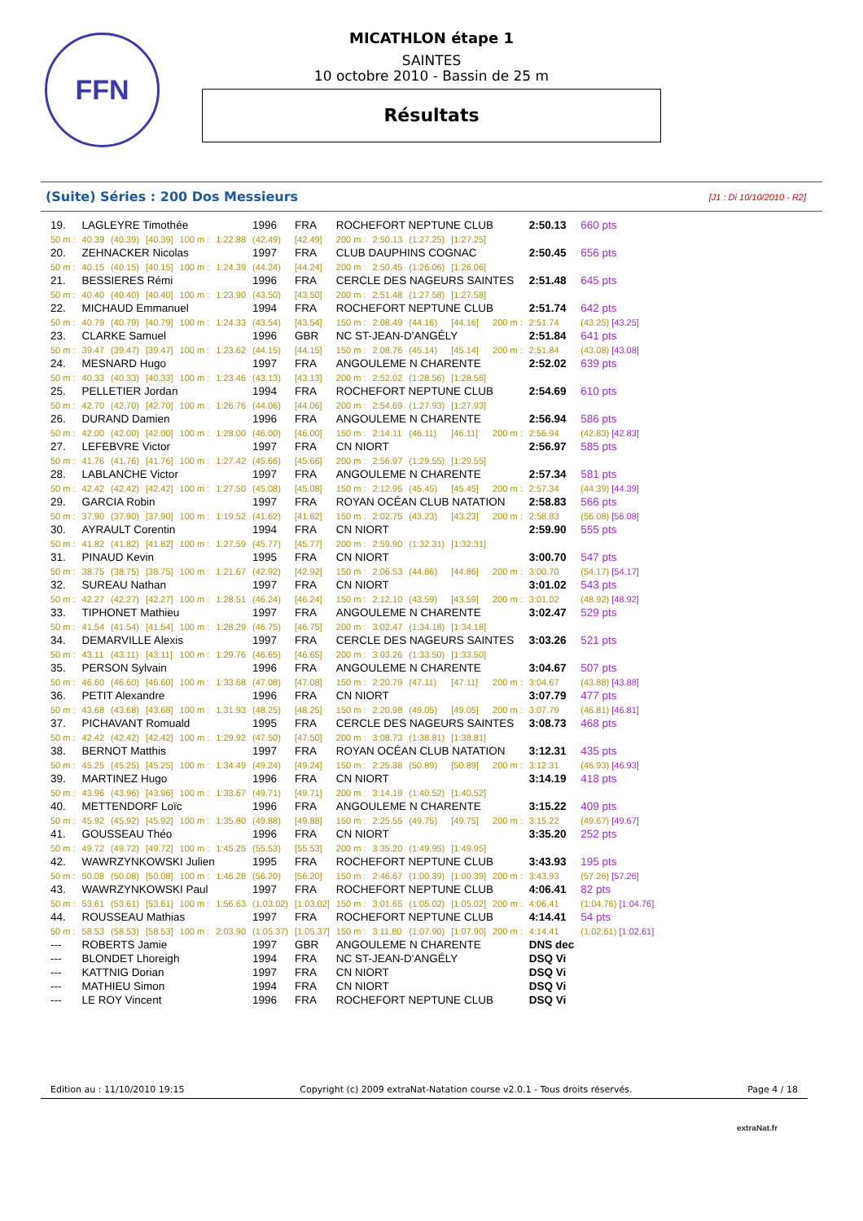FFN
MICATHLON étape 1
SAINTES
10 octobre 2010 - Bassin de 25 m
Résultats
(Suite) Séries : 200 Dos Messieurs [J1 : Di 10/10/2010 - R2]
| 19. | LAGLEYRE Timothée | | | | | 1996 | FRA | ROCHEFORT NEPTUNE CLUB | | | | | 2:50.13 | 660 pts |
| 50 m : | 40.39 | (40.39) | [40.39] | 100 m : | 1:22.88 | (42.49) | [42.49] | 200 m : | 2:50.13 | (1:27.25) | [1:27.25] | | | |
| 20. | ZEHNACKER Nicolas | | | | | 1997 | FRA | CLUB DAUPHINS COGNAC | | | | | 2:50.45 | 656 pts |
| 50 m : | 40.15 | (40.15) | [40.15] | 100 m : | 1:24.39 | (44.24) | [44.24] | 200 m : | 2:50.45 | (1:26.06) | [1:26.06] | | | |
| 21. | BESSIERES Rémi | | | | | 1996 | FRA | CERCLE DES NAGEURS SAINTES | | | | | 2:51.48 | 645 pts |
| 50 m : | 40.40 | (40.40) | [40.40] | 100 m : | 1:23.90 | (43.50) | [43.50] | 200 m : | 2:51.48 | (1:27.58) | [1:27.58] | | | |
| 22. | MICHAUD Emmanuel | | | | | 1994 | FRA | ROCHEFORT NEPTUNE CLUB | | | | | 2:51.74 | 642 pts |
| 50 m : | 40.79 | (40.79) | [40.79] | 100 m : | 1:24.33 | (43.54) | [43.54] | 150 m : | 2:08.49 | (44.16) | [44.16] | 200 m : | 2:51.74 | (43.25) [43.25] |
| 23. | CLARKE Samuel | | | | | 1996 | GBR | NC ST-JEAN-D'ANGÉLY | | | | | 2:51.84 | 641 pts |
| 50 m : | 39.47 | (39.47) | [39.47] | 100 m : | 1:23.62 | (44.15) | [44.15] | 150 m : | 2:08.76 | (45.14) | [45.14] | 200 m : | 2:51.84 | (43.08) [43.08] |
| 24. | MESNARD Hugo | | | | | 1997 | FRA | ANGOULEME N CHARENTE | | | | | 2:52.02 | 639 pts |
| 50 m : | 40.33 | (40.33) | [40.33] | 100 m : | 1:23.46 | (43.13) | [43.13] | 200 m : | 2:52.02 | (1:28.56) | [1:28.56] | | | |
| 25. | PELLETIER Jordan | | | | | 1994 | FRA | ROCHEFORT NEPTUNE CLUB | | | | | 2:54.69 | 610 pts |
| 50 m : | 42.70 | (42.70) | [42.70] | 100 m : | 1:26.76 | (44.06) | [44.06] | 200 m : | 2:54.69 | (1:27.93) | [1:27.93] | | | |
| 26. | DURAND Damien | | | | | 1996 | FRA | ANGOULEME N CHARENTE | | | | | 2:56.94 | 586 pts |
| 50 m : | 42.00 | (42.00) | [42.00] | 100 m : | 1:28.00 | (46.00) | [46.00] | 150 m : | 2:14.11 | (46.11) | [46.11] | 200 m : | 2:56.94 | (42.83) [42.83] |
| 27. | LEFEBVRE Victor | | | | | 1997 | FRA | CN NIORT | | | | | 2:56.97 | 585 pts |
| 50 m : | 41.76 | (41.76) | [41.76] | 100 m : | 1:27.42 | (45.66) | [45.66] | 200 m : | 2:56.97 | (1:29.55) | [1:29.55] | | | |
| 28. | LABLANCHE Victor | | | | | 1997 | FRA | ANGOULEME N CHARENTE | | | | | 2:57.34 | 581 pts |
| 50 m : | 42.42 | (42.42) | [42.42] | 100 m : | 1:27.50 | (45.08) | [45.08] | 150 m : | 2:12.95 | (45.45) | [45.45] | 200 m : | 2:57.34 | (44.39) [44.39] |
| 29. | GARCIA Robin | | | | | 1997 | FRA | ROYAN OCÉAN CLUB NATATION | | | | | 2:58.83 | 566 pts |
| 50 m : | 37.90 | (37.90) | [37.90] | 100 m : | 1:19.52 | (41.62) | [41.62] | 150 m : | 2:02.75 | (43.23) | [43.23] | 200 m : | 2:58.83 | (56.08) [56.08] |
| 30. | AYRAULT Corentin | | | | | 1994 | FRA | CN NIORT | | | | | 2:59.90 | 555 pts |
| 50 m : | 41.82 | (41.82) | [41.82] | 100 m : | 1:27.59 | (45.77) | [45.77] | 200 m : | 2:59.90 | (1:32.31) | [1:32.31] | | | |
| 31. | PINAUD Kevin | | | | | 1995 | FRA | CN NIORT | | | | | 3:00.70 | 547 pts |
| 50 m : | 38.75 | (38.75) | [38.75] | 100 m : | 1:21.67 | (42.92) | [42.92] | 150 m : | 2:06.53 | (44.86) | [44.86] | 200 m : | 3:00.70 | (54.17) [54.17] |
| 32. | SUREAU Nathan | | | | | 1997 | FRA | CN NIORT | | | | | 3:01.02 | 543 pts |
| 50 m : | 42.27 | (42.27) | [42.27] | 100 m : | 1:28.51 | (46.24) | [46.24] | 150 m : | 2:12.10 | (43.59) | [43.59] | 200 m : | 3:01.02 | (48.92) [48.92] |
| 33. | TIPHONET Mathieu | | | | | 1997 | FRA | ANGOULEME N CHARENTE | | | | | 3:02.47 | 529 pts |
| 50 m : | 41.54 | (41.54) | [41.54] | 100 m : | 1:28.29 | (46.75) | [46.75] | 200 m : | 3:02.47 | (1:34.18) | [1:34.18] | | | |
| 34. | DEMARVILLE Alexis | | | | | 1997 | FRA | CERCLE DES NAGEURS SAINTES | | | | | 3:03.26 | 521 pts |
| 50 m : | 43.11 | (43.11) | [43.11] | 100 m : | 1:29.76 | (46.65) | [46.65] | 200 m : | 3:03.26 | (1:33.50) | [1:33.50] | | | |
| 35. | PERSON Sylvain | | | | | 1996 | FRA | ANGOULEME N CHARENTE | | | | | 3:04.67 | 507 pts |
| 50 m : | 46.60 | (46.60) | [46.60] | 100 m : | 1:33.68 | (47.08) | [47.08] | 150 m : | 2:20.79 | (47.11) | [47.11] | 200 m : | 3:04.67 | (43.88) [43.88] |
| 36. | PETIT Alexandre | | | | | 1996 | FRA | CN NIORT | | | | | 3:07.79 | 477 pts |
| 50 m : | 43.68 | (43.68) | [43.68] | 100 m : | 1:31.93 | (48.25) | [48.25] | 150 m : | 2:20.98 | (49.05) | [49.05] | 200 m : | 3:07.79 | (46.81) [46.81] |
| 37. | PICHAVANT Romuald | | | | | 1995 | FRA | CERCLE DES NAGEURS SAINTES | | | | | 3:08.73 | 468 pts |
| 50 m : | 42.42 | (42.42) | [42.42] | 100 m : | 1:29.92 | (47.50) | [47.50] | 200 m : | 3:08.73 | (1:38.81) | [1:38.81] | | | |
| 38. | BERNOT Matthis | | | | | 1997 | FRA | ROYAN OCÉAN CLUB NATATION | | | | | 3:12.31 | 435 pts |
| 50 m : | 45.25 | (45.25) | [45.25] | 100 m : | 1:34.49 | (49.24) | [49.24] | 150 m : | 2:25.38 | (50.89) | [50.89] | 200 m : | 3:12.31 | (46.93) [46.93] |
| 39. | MARTINEZ Hugo | | | | | 1996 | FRA | CN NIORT | | | | | 3:14.19 | 418 pts |
| 50 m : | 43.96 | (43.96) | [43.96] | 100 m : | 1:33.67 | (49.71) | [49.71] | 200 m : | 3:14.19 | (1:40.52) | [1:40.52] | | | |
| 40. | METTENDORF Loïc | | | | | 1996 | FRA | ANGOULEME N CHARENTE | | | | | 3:15.22 | 409 pts |
| 50 m : | 45.92 | (45.92) | [45.92] | 100 m : | 1:35.80 | (49.88) | [49.88] | 150 m : | 2:25.55 | (49.75) | [49.75] | 200 m : | 3:15.22 | (49.67) [49.67] |
| 41. | GOUSSEAU Théo | | | | | 1996 | FRA | CN NIORT | | | | | 3:35.20 | 252 pts |
| 50 m : | 49.72 | (49.72) | [49.72] | 100 m : | 1:45.25 | (55.53) | [55.53] | 200 m : | 3:35.20 | (1:49.95) | [1:49.95] | | | |
| 42. | WAWRZYNKOWSKI Julien | | | | | 1995 | FRA | ROCHEFORT NEPTUNE CLUB | | | | | 3:43.93 | 195 pts |
| 50 m : | 50.08 | (50.08) | [50.08] | 100 m : | 1:46.28 | (56.20) | [56.20] | 150 m : | 2:46.67 | (1:00.39) | [1:00.39] | 200 m : | 3:43.93 | (57.26) [57.26] |
| 43. | WAWRZYNKOWSKI Paul | | | | | 1997 | FRA | ROCHEFORT NEPTUNE CLUB | | | | | 4:06.41 | 82 pts |
| 50 m : | 53.61 | (53.61) | [53.61] | 100 m : | 1:56.63 | (1:03.02) | [1:03.02] | 150 m : | 3:01.65 | (1:05.02) | [1:05.02] | 200 m : | 4:06.41 | (1:04.76) [1:04.76] |
| 44. | ROUSSEAU Mathias | | | | | 1997 | FRA | ROCHEFORT NEPTUNE CLUB | | | | | 4:14.41 | 54 pts |
| 50 m : | 58.53 | (58.53) | [58.53] | 100 m : | 2:03.90 | (1:05.37) | [1:05.37] | 150 m : | 3:11.80 | (1:07.90) | [1:07.90] | 200 m : | 4:14.41 | (1:02.61) [1:02.61] |
| --- | ROBERTS Jamie | | | | | 1997 | GBR | ANGOULEME N CHARENTE | | | | | DNS dec | |
| --- | BLONDET Lhoreigh | | | | | 1994 | FRA | NC ST-JEAN-D'ANGÉLY | | | | | DSQ Vi | |
| --- | KATTNIG Dorian | | | | | 1997 | FRA | CN NIORT | | | | | DSQ Vi | |
| --- | MATHIEU Simon | | | | | 1994 | FRA | CN NIORT | | | | | DSQ Vi | |
| --- | LE ROY Vincent | | | | | 1996 | FRA | ROCHEFORT NEPTUNE CLUB | | | | | DSQ Vi | |
Edition au : 11/10/2010 19:15 Copyright (c) 2009 extraNat-Natation course v2.0.1 - Tous droits réservés. Page 4 / 18
extraNat.fr